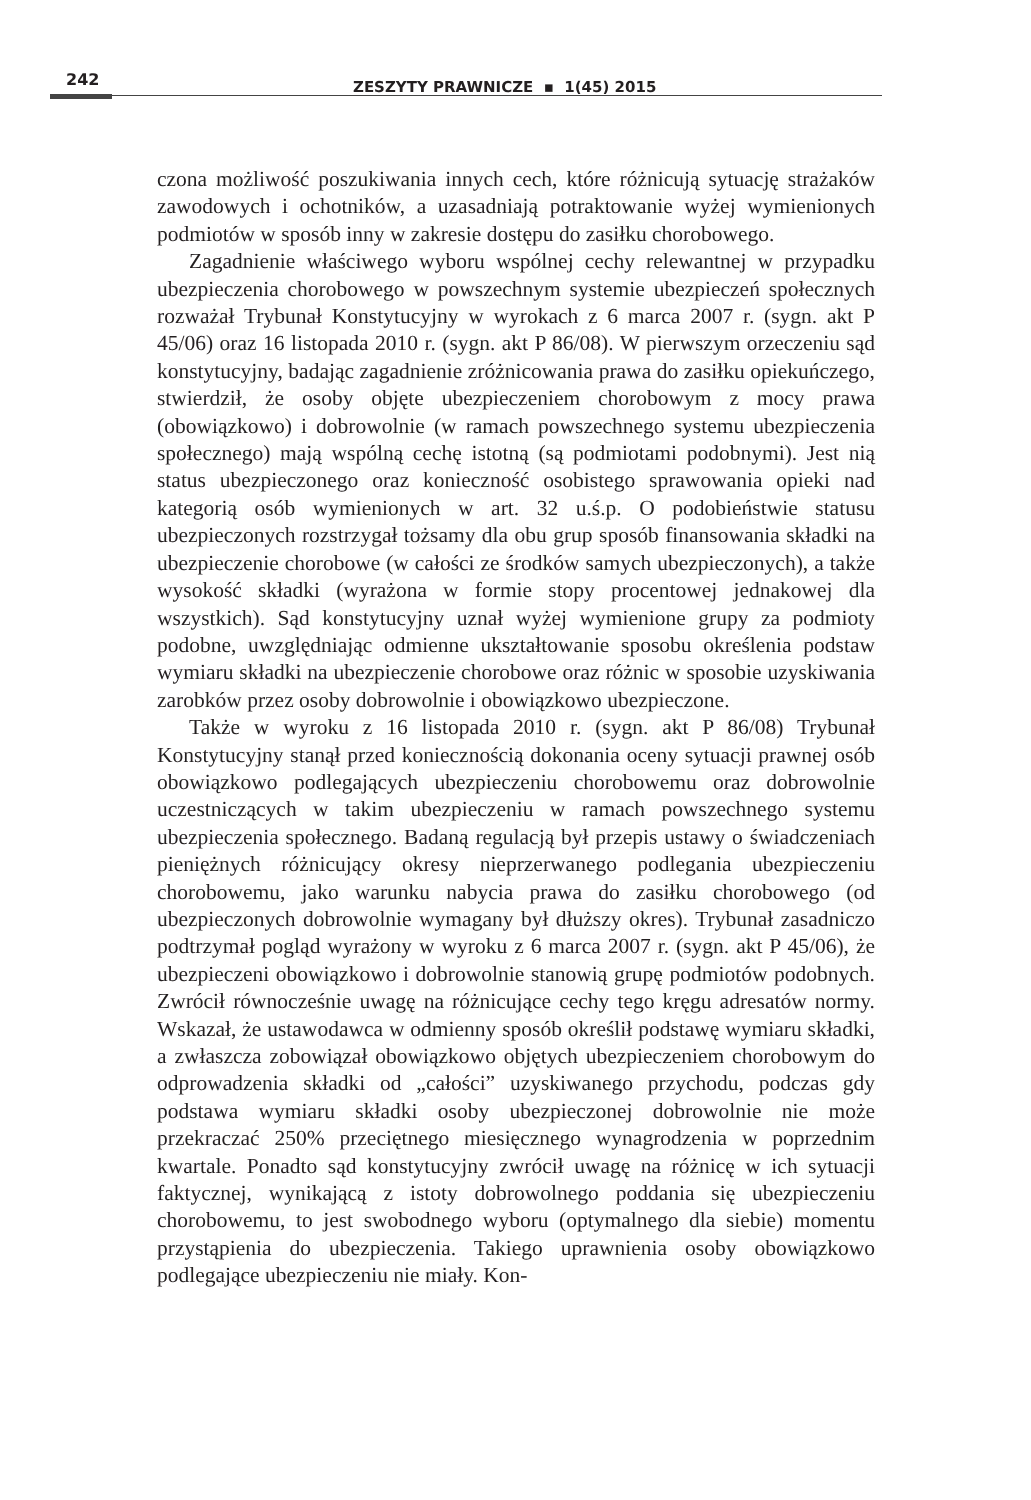242 ZESZYTY PRAWNICZE ▪ 1(45) 2015
czona możliwość poszukiwania innych cech, które różnicują sytuację strażaków zawodowych i ochotników, a uzasadniają potraktowanie wyżej wymienionych podmiotów w sposób inny w zakresie dostępu do zasiłku chorobowego.
Zagadnienie właściwego wyboru wspólnej cechy relewantnej w przypadku ubezpieczenia chorobowego w powszechnym systemie ubezpieczeń społecznych rozważał Trybunał Konstytucyjny w wyrokach z 6 marca 2007 r. (sygn. akt P 45/06) oraz 16 listopada 2010 r. (sygn. akt P 86/08). W pierwszym orzeczeniu sąd konstytucyjny, badając zagadnienie zróżnicowania prawa do zasiłku opiekuńczego, stwierdził, że osoby objęte ubezpieczeniem chorobowym z mocy prawa (obowiązkowo) i dobrowolnie (w ramach powszechnego systemu ubezpieczenia społecznego) mają wspólną cechę istotną (są podmiotami podobnymi). Jest nią status ubezpieczonego oraz konieczność osobistego sprawowania opieki nad kategorią osób wymienionych w art. 32 u.ś.p. O podobieństwie statusu ubezpieczonych rozstrzygał tożsamy dla obu grup sposób finansowania składki na ubezpieczenie chorobowe (w całości ze środków samych ubezpieczonych), a także wysokość składki (wyrażona w formie stopy procentowej jednakowej dla wszystkich). Sąd konstytucyjny uznał wyżej wymienione grupy za podmioty podobne, uwzględniając odmienne ukształtowanie sposobu określenia podstaw wymiaru składki na ubezpieczenie chorobowe oraz różnic w sposobie uzyskiwania zarobków przez osoby dobrowolnie i obowiązkowo ubezpieczone.
Także w wyroku z 16 listopada 2010 r. (sygn. akt P 86/08) Trybunał Konstytucyjny stanął przed koniecznością dokonania oceny sytuacji prawnej osób obowiązkowo podlegających ubezpieczeniu chorobowemu oraz dobrowolnie uczestniczących w takim ubezpieczeniu w ramach powszechnego systemu ubezpieczenia społecznego. Badaną regulacją był przepis ustawy o świadczeniach pieniężnych różnicujący okresy nieprzerwanego podlegania ubezpieczeniu chorobowemu, jako warunku nabycia prawa do zasiłku chorobowego (od ubezpieczonych dobrowolnie wymagany był dłuższy okres). Trybunał zasadniczo podtrzymał pogląd wyrażony w wyroku z 6 marca 2007 r. (sygn. akt P 45/06), że ubezpieczeni obowiązkowo i dobrowolnie stanowią grupę podmiotów podobnych. Zwrócił równocześnie uwagę na różnicujące cechy tego kręgu adresatów normy. Wskazał, że ustawodawca w odmienny sposób określił podstawę wymiaru składki, a zwłaszcza zobowiązał obowiązkowo objętych ubezpieczeniem chorobowym do odprowadzenia składki od „całości” uzyskiwanego przychodu, podczas gdy podstawa wymiaru składki osoby ubezpieczonej dobrowolnie nie może przekraczać 250% przeciętnego miesięcznego wynagrodzenia w poprzednim kwartale. Ponadto sąd konstytucyjny zwrócił uwagę na różnicę w ich sytuacji faktycznej, wynikającą z istoty dobrowolnego poddania się ubezpieczeniu chorobowemu, to jest swobodnego wyboru (optymalnego dla siebie) momentu przystąpienia do ubezpieczenia. Takiego uprawnienia osoby obowiązkowo podlegające ubezpieczeniu nie miały. Kon-